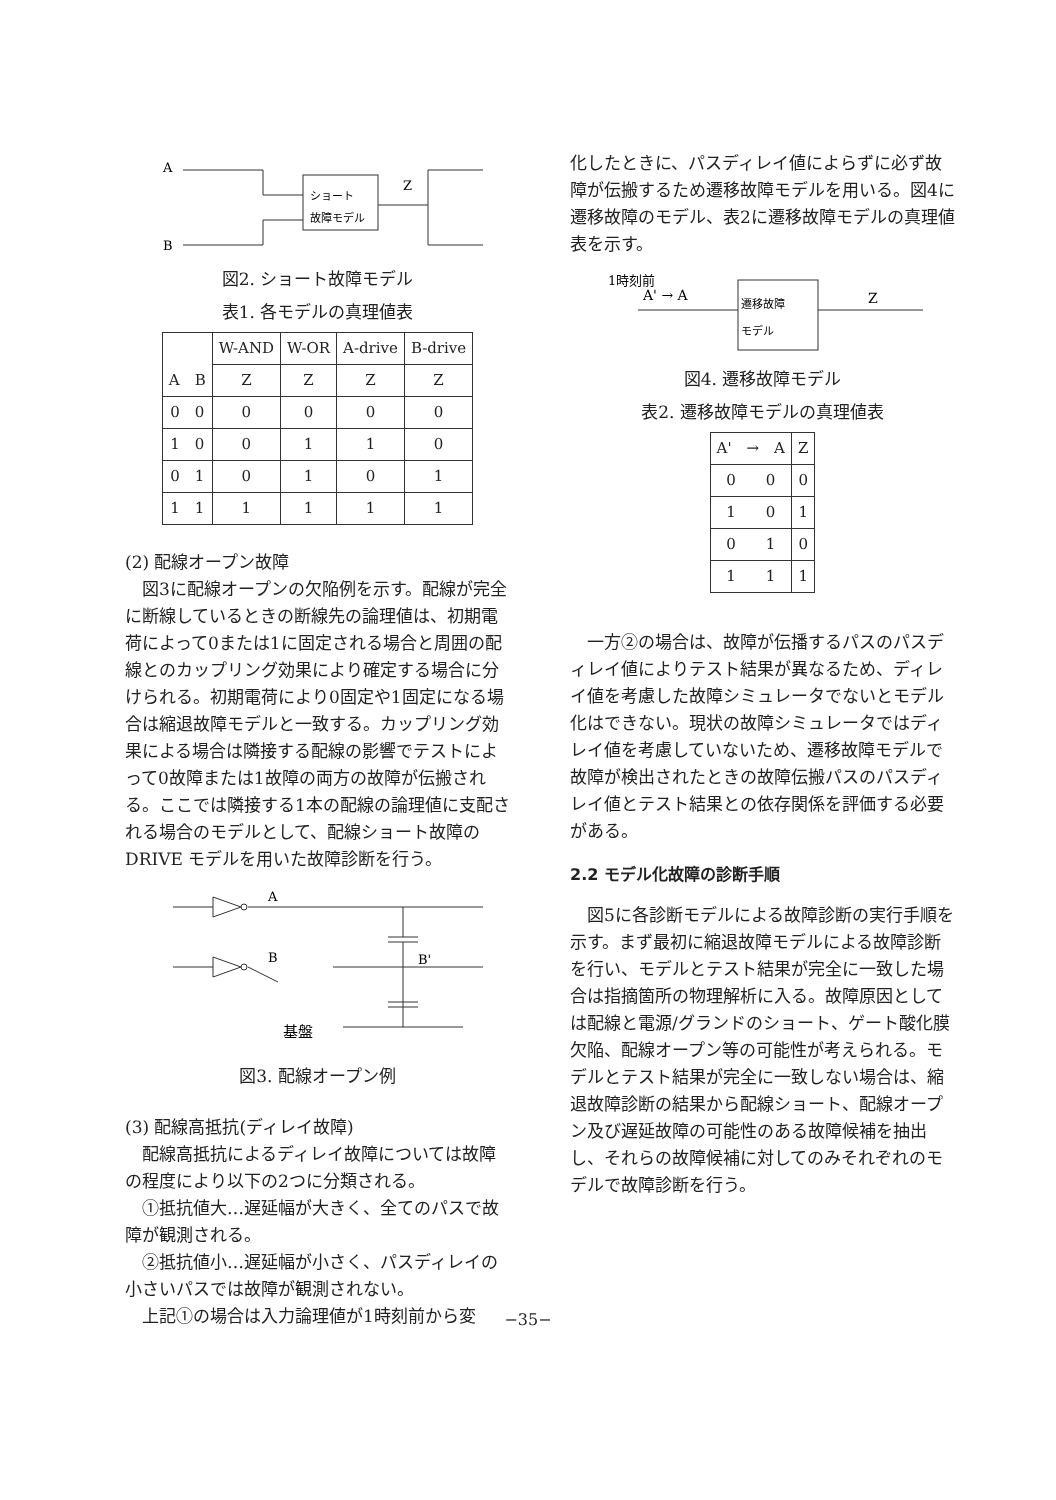A
B
ショート
故障モデル
Z
図2. ショート故障モデル
表1. 各モデルの真理値表
| A B | W-AND | W-OR | A-drive | B-drive |
| --- | --- | --- | --- | --- |
| | Z | Z | Z | Z |
| 0 0 | 0 | 0 | 0 | 0 |
| 1 0 | 0 | 1 | 1 | 0 |
| 0 1 | 0 | 1 | 0 | 1 |
| 1 1 | 1 | 1 | 1 | 1 |
(2) 配線オープン故障
　図3に配線オープンの欠陥例を示す。配線が完全に断線しているときの断線先の論理値は、初期電荷によって0または1に固定される場合と周囲の配線とのカップリング効果により確定する場合に分けられる。初期電荷により0固定や1固定になる場合は縮退故障モデルと一致する。カップリング効果による場合は隣接する配線の影響でテストによって0故障または1故障の両方の故障が伝搬される。ここでは隣接する1本の配線の論理値に支配される場合のモデルとして、配線ショート故障の DRIVE モデルを用いた故障診断を行う。
A
B
B'
基盤
図3. 配線オープン例
(3) 配線高抵抗(ディレイ故障)
　配線高抵抗によるディレイ故障については故障の程度により以下の2つに分類される。
　①抵抗値大…遅延幅が大きく、全てのパスで故障が観測される。
　②抵抗値小…遅延幅が小さく、パスディレイの小さいパスでは故障が観測されない。
　上記①の場合は入力論理値が1時刻前から変
化したときに、パスディレイ値によらずに必ず故障が伝搬するため遷移故障モデルを用いる。図4に遷移故障のモデル、表2に遷移故障モデルの真理値表を示す。
1時刻前
A' → A
遷移故障
モデル
Z
図4. 遷移故障モデル
表2. 遷移故障モデルの真理値表
| A' → A | Z |
| --- | --- |
| 0 0 | 0 |
| 1 0 | 1 |
| 0 1 | 0 |
| 1 1 | 1 |
　一方②の場合は、故障が伝播するパスのパスディレイ値によりテスト結果が異なるため、ディレイ値を考慮した故障シミュレータでないとモデル化はできない。現状の故障シミュレータではディレイ値を考慮していないため、遷移故障モデルで故障が検出されたときの故障伝搬パスのパスディレイ値とテスト結果との依存関係を評価する必要がある。
2.2 モデル化故障の診断手順
　図5に各診断モデルによる故障診断の実行手順を示す。まず最初に縮退故障モデルによる故障診断を行い、モデルとテスト結果が完全に一致した場合は指摘箇所の物理解析に入る。故障原因としては配線と電源/グランドのショート、ゲート酸化膜欠陥、配線オープン等の可能性が考えられる。モデルとテスト結果が完全に一致しない場合は、縮退故障診断の結果から配線ショート、配線オープン及び遅延故障の可能性のある故障候補を抽出し、それらの故障候補に対してのみそれぞれのモデルで故障診断を行う。
−35−